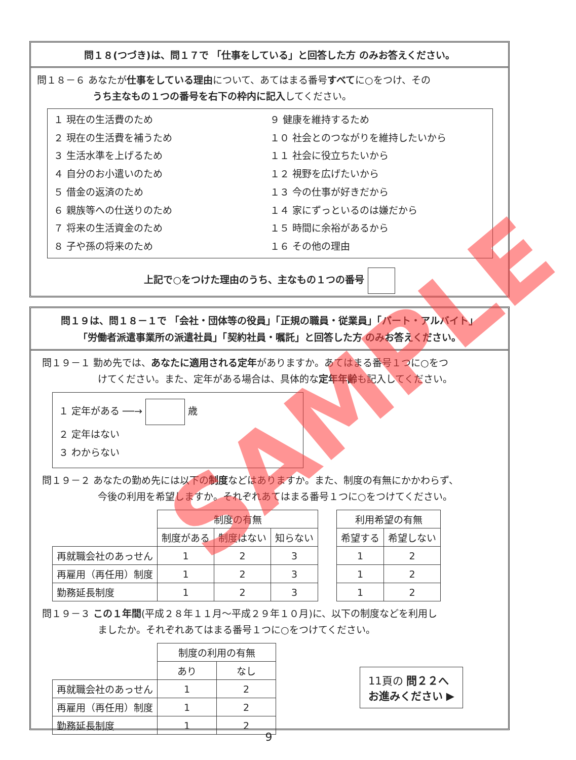問１８(つづき)は、問１７で 「仕事をしている」と回答した方 のみお答えください。
問１８－６ あなたが仕事をしている理由について、あてはまる番号すべてに○をつけ、その
うち主なもの１つの番号を右下の枠内に記入してください。
１ 現在の生活費のため
２ 現在の生活費を補うため
３ 生活水準を上げるため
４ 自分のお小遣いのため
５ 借金の返済のため
６ 親族等への仕送りのため
７ 将来の生活資金のため
８ 子や孫の将来のため
９ 健康を維持するため
１０ 社会とのつながりを維持したいから
１１ 社会に役立ちたいから
１２ 視野を広げたいから
１３ 今の仕事が好きだから
１４ 家にずっといるのは嫌だから
１５ 時間に余裕があるから
１６ その他の理由
上記で○をつけた理由のうち、主なもの１つの番号
問１９は、問１８－１で 「会社・団体等の役員」「正規の職員・従業員」「パート・アルバイト」
「労働者派遣事業所の派遣社員」「契約社員・嘱託」と回答した方 のみお答えください。
問１９－１ 勤め先では、あなたに適用される定年がありますか。あてはまる番号１つに○をつ
けてください。また、定年がある場合は、具体的な定年年齢も記入してください。
１ 定年がある ──→ 歳
２ 定年はない
３ わからない
問１９－２ あなたの勤め先には以下の制度などはありますか。また、制度の有無にかかわらず、
今後の利用を希望しますか。それぞれあてはまる番号１つに○をつけてください。
| | 制度の有無 | | | | 利用希望の有無 | |
| | 制度がある | 制度はない | 知らない | | 希望する | 希望しない |
| 再就職会社のあっせん | 1 | 2 | 3 | | 1 | 2 |
| 再雇用（再任用）制度 | 1 | 2 | 3 | | 1 | 2 |
| 勤務延長制度 | 1 | 2 | 3 | | 1 | 2 |
問１９－３ この１年間(平成２８年１１月～平成２９年１０月)に、以下の制度などを利用し
ましたか。それぞれあてはまる番号１つに○をつけてください。
| | 制度の利用の有無 | |
| | あり | なし |
| 再就職会社のあっせん | 1 | 2 |
| 再雇用（再任用）制度 | 1 | 2 |
| 勤務延長制度 | 1 | 2 |
11頁の 問２２へ
お進みください ▶
9
SAMPLE